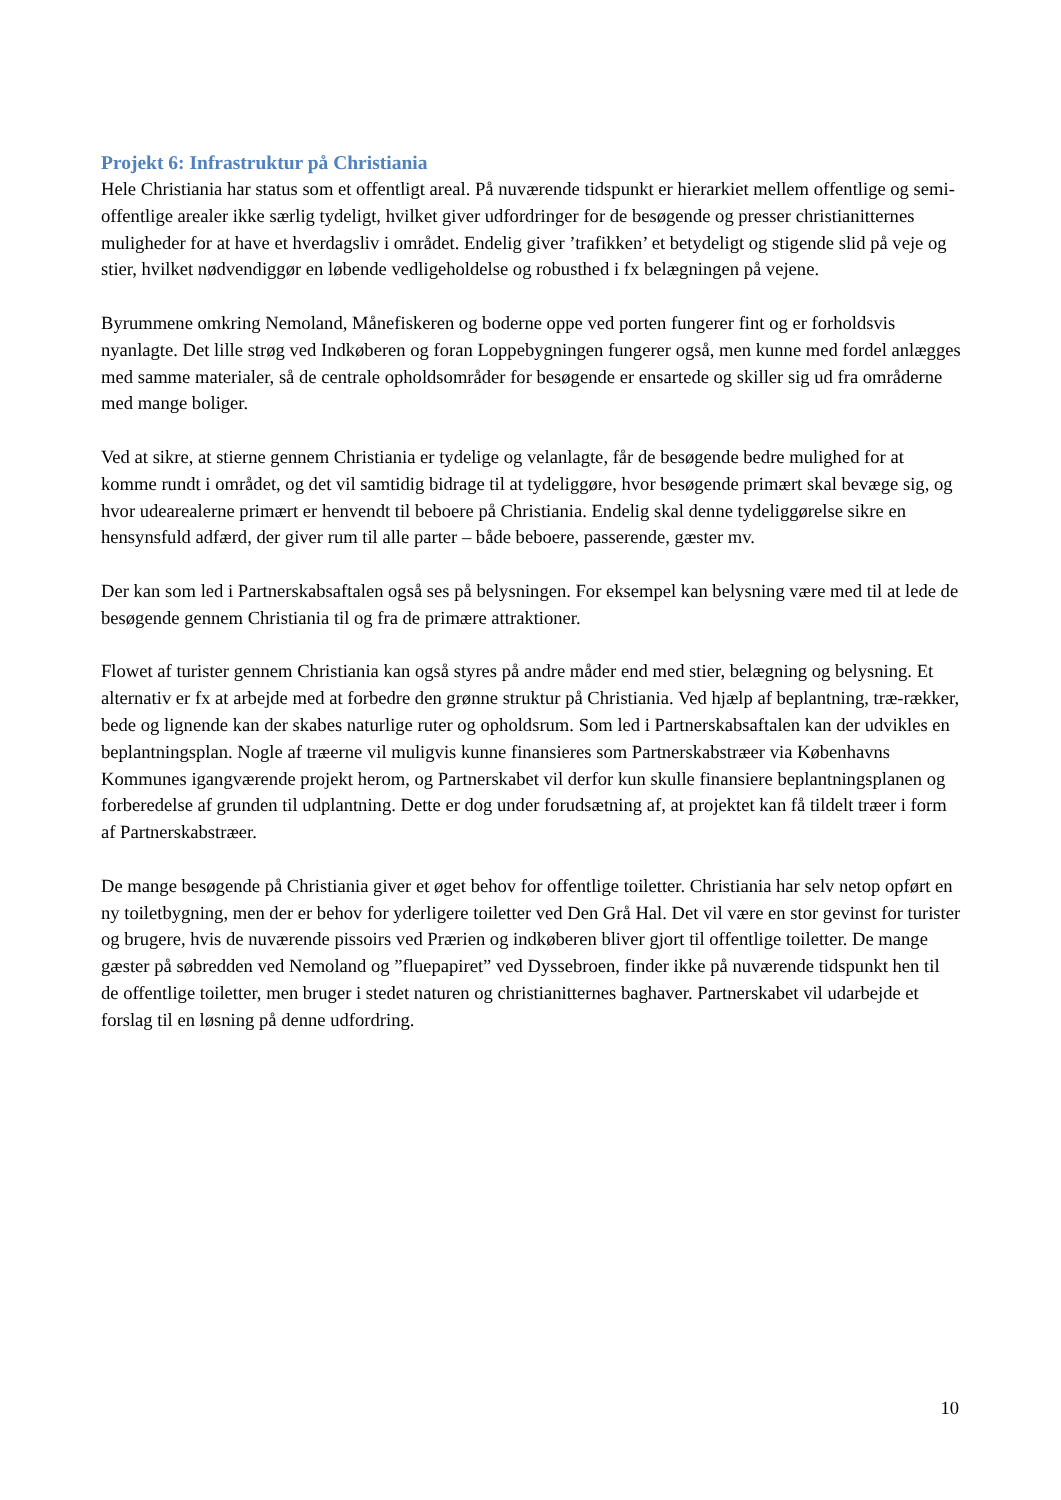Projekt 6: Infrastruktur på Christiania
Hele Christiania har status som et offentligt areal. På nuværende tidspunkt er hierarkiet mellem offentlige og semi-offentlige arealer ikke særlig tydeligt, hvilket giver udfordringer for de besøgende og presser christianitternes muligheder for at have et hverdagsliv i området. Endelig giver ’trafikken’ et betydeligt og stigende slid på veje og stier, hvilket nødvendiggør en løbende vedligeholdelse og robusthed i fx belægningen på vejene.
Byrummene omkring Nemoland, Månefiskeren og boderne oppe ved porten fungerer fint og er forholdsvis nyanlagte. Det lille strøg ved Indkøberen og foran Loppebygningen fungerer også, men kunne med fordel anlægges med samme materialer, så de centrale opholdsområder for besøgende er ensartede og skiller sig ud fra områderne med mange boliger.
Ved at sikre, at stierne gennem Christiania er tydelige og velanlagte, får de besøgende bedre mulighed for at komme rundt i området, og det vil samtidig bidrage til at tydeliggøre, hvor besøgende primært skal bevæge sig, og hvor udearealerne primært er henvendt til beboere på Christiania. Endelig skal denne tydeliggørelse sikre en hensynsfuld adfærd, der giver rum til alle parter – både beboere, passerende, gæster mv.
Der kan som led i Partnerskabsaftalen også ses på belysningen. For eksempel kan belysning være med til at lede de besøgende gennem Christiania til og fra de primære attraktioner.
Flowet af turister gennem Christiania kan også styres på andre måder end med stier, belægning og belysning. Et alternativ er fx at arbejde med at forbedre den grønne struktur på Christiania. Ved hjælp af beplantning, træ-rækker, bede og lignende kan der skabes naturlige ruter og opholdsrum. Som led i Partnerskabsaftalen kan der udvikles en beplantningsplan. Nogle af træerne vil muligvis kunne finansieres som Partnerskabstræer via Københavns Kommunes igangværende projekt herom, og Partnerskabet vil derfor kun skulle finansiere beplantningsplanen og forberedelse af grunden til udplantning. Dette er dog under forudsætning af, at projektet kan få tildelt træer i form af Partnerskabstræer.
De mange besøgende på Christiania giver et øget behov for offentlige toiletter. Christiania har selv netop opført en ny toiletbygning, men der er behov for yderligere toiletter ved Den Grå Hal. Det vil være en stor gevinst for turister og brugere, hvis de nuværende pissoirs ved Prærien og indkøberen bliver gjort til offentlige toiletter. De mange gæster på søbredden ved Nemoland og ”fluepapiret” ved Dyssebroen, finder ikke på nuværende tidspunkt hen til de offentlige toiletter, men bruger i stedet naturen og christianitternes baghaver. Partnerskabet vil udarbejde et forslag til en løsning på denne udfordring.
10